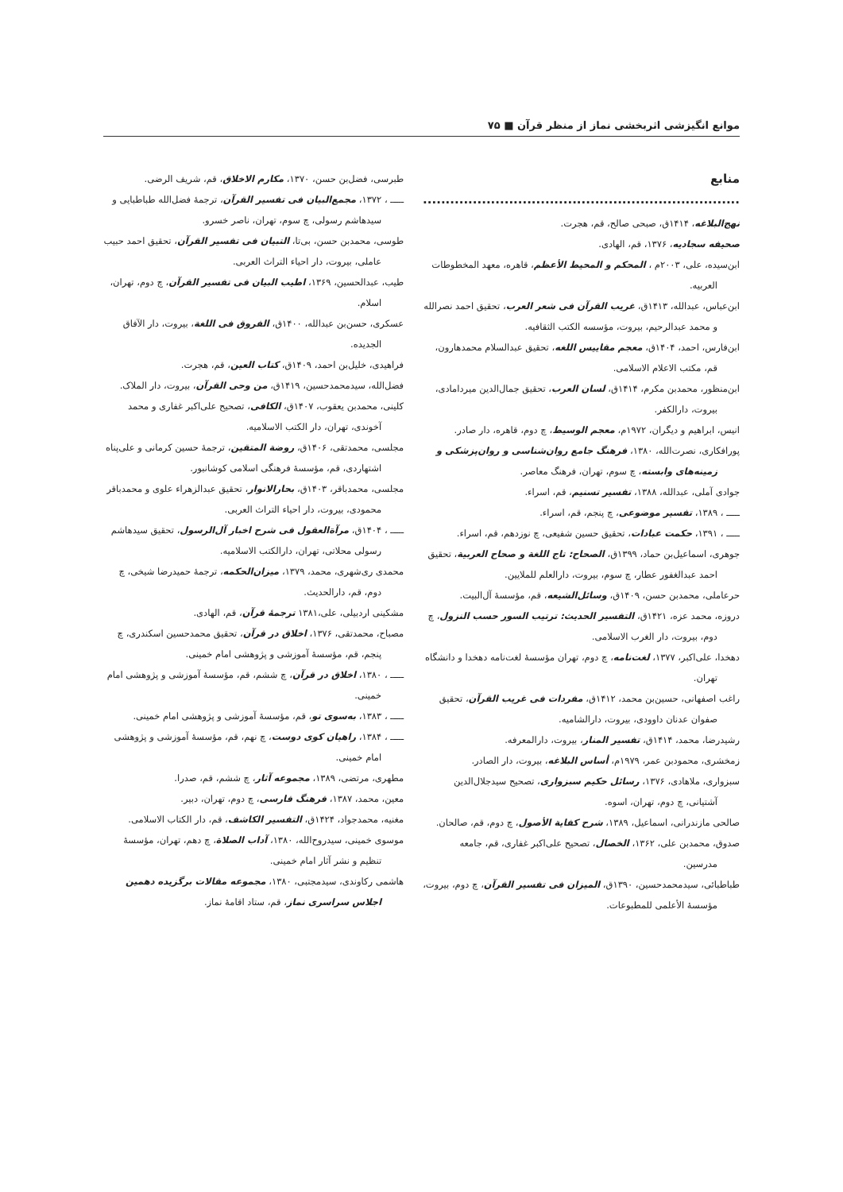موانع انگیزشی اثربخشی نماز از منظر قرآن ■ ۷۵
منابع ......................................................................
نهج‌البلاغه، ۱۴۱۴ق، صبحی صالح، قم، هجرت.
صحیفه سجادیه، ۱۳۷۶، قم، الهادی.
ابن‌سیده، علی، ۲۰۰۳م ، المحکم و المحیط الأعظم، قاهره، معهد المخطوطات العربیه.
ابن‌عباس، عبدالله، ۱۴۱۳ق، غریب القرآن فی شعر العرب، تحقیق احمد نصرالله و محمد عبدالرحیم، بیروت، مؤسسه الکتب الثقافیه.
ابن‌فارس، احمد، ۱۴۰۴ق، معجم مقاییس اللغه، تحقیق عبدالسلام محمدهارون، قم، مکتب الاعلام الاسلامی.
ابن‌منظور، محمدبن مکرم، ۱۴۱۴ق، لسان العرب، تحقیق جمال‌الدین میردامادی، بیروت، دارالکفر.
انیس، ابراهیم و دیگران، ۱۹۷۲م، معجم الوسیط، چ دوم، قاهره، دار صادر.
پورافکاری، نصرت‌الله، ۱۳۸۰، فرهنگ جامع روان‌شناسی و روان‌پزشکی و زمینه‌های وابسته، چ سوم، تهران، فرهنگ معاصر.
جوادی آملی، عبدالله، ۱۳۸۸، تفسیر تسنیم، قم، اسراء.
ـــــ ، ۱۳۸۹، تفسیر موضوعی، چ پنجم، قم، اسراء.
ـــــ ، ۱۳۹۱، حکمت عبادات، تحقیق حسین شفیعی، چ نوزدهم، قم، اسراء.
جوهری، اسماعیل‌بن حماد، ۱۳۹۹ق، الصحاح: تاج اللغة و صحاح العربیة، تحقیق احمد عبدالغفور عطار، چ سوم، بیروت، دارالعلم للملایین.
حرعاملی، محمدبن حسن، ۱۴۰۹ق، وسائل‌الشیعه، قم، مؤسسهٔ آل‌البیت.
دروزه، محمد عزه، ۱۴۲۱ق، التفسیر الحدیث: ترتیب السور حسب النزول، چ دوم، بیروت، دار الغرب الاسلامی.
دهخدا، علی‌اکبر، ۱۳۷۷، لغت‌نامه، چ دوم، تهران مؤسسهٔ لغت‌نامه دهخدا و دانشگاه تهران.
راغب اصفهانی، حسین‌بن محمد، ۱۴۱۲ق، مفردات فی غریب القرآن، تحقیق صفوان عدنان داوودی، بیروت، دارالشامیه.
رشیدرضا، محمد، ۱۴۱۴ق، تفسیر المنار، بیروت، دارالمعرفه.
زمخشری، محمودبن عمر، ۱۹۷۹م، أساس البلاغه، بیروت، دار الصادر.
سبزواری، ملاهادی، ۱۳۷۶، رسائل حکیم سبزواری، تصحیح سیدجلال‌الدین آشتیانی، چ دوم، تهران، اسوه.
صالحی مازندرانی، اسماعیل، ۱۳۸۹، شرح کفایة الأصول، چ دوم، قم، صالحان.
صدوق، محمدبن علی، ۱۳۶۲، الخصال، تصحیح علی‌اکبر غفاری، قم، جامعه مدرسین.
طباطبائی، سیدمحمدحسین، ۱۳۹۰ق، المیزان فی تفسیر القرآن، چ دوم، بیروت، مؤسسهٔ الأعلمی للمطبوعات.
طبرسی، فضل‌بن حسن، ۱۳۷۰، مکارم الاخلاق، قم، شریف الرضی.
ـــــ ، ۱۳۷۲، مجمع‌البیان فی تفسیر القرآن، ترجمهٔ فضل‌الله طباطبایی و سیدهاشم رسولی، چ سوم، تهران، ناصر خسرو.
طوسی، محمدبن حسن، بی‌تا، التبیان فی تفسیر القرآن، تحقیق احمد حبیب عاملی، بیروت، دار احیاء التراث العربی.
طیب، عبدالحسین، ۱۳۶۹، اطیب البیان فی تفسیر القرآن، چ دوم، تهران، اسلام.
عسکری، حسن‌بن عبدالله، ۱۴۰۰ق، الفروق فی اللغة، بیروت، دار الآفاق الجدیده.
فراهیدی، خلیل‌بن احمد، ۱۴۰۹ق، کتاب العین، قم، هجرت.
فضل‌الله، سیدمحمدحسین، ۱۴۱۹ق، من وحی القرآن، بیروت، دار الملاک.
کلینی، محمدبن یعقوب، ۱۴۰۷ق، الکافی، تصحیح علی‌اکبر غفاری و محمد آخوندی، تهران، دار الکتب الاسلامیه.
مجلسی، محمدتقی، ۱۴۰۶ق، روضة المتقین، ترجمهٔ حسین کرمانی و علی‌پناه اشتهاردی، قم، مؤسسهٔ فرهنگی اسلامی کوشانبور.
مجلسی، محمدباقر، ۱۴۰۳ق، بحارالانوار، تحقیق عبدالزهراء علوی و محمدباقر محمودی، بیروت، دار احیاء التراث العربی.
ـــــ ، ۱۴۰۴ق، مرآة‌العقول فی شرح اخبار آل‌الرسول، تحقیق سیدهاشم رسولی محلاتی، تهران، دارالکتب الاسلامیه.
محمدی ری‌شهری، محمد، ۱۳۷۹، میزان‌الحکمه، ترجمهٔ حمیدرضا شیخی، چ دوم، قم، دارالحدیث.
مشکینی اردبیلی، علی،۱۳۸۱ ترجمهٔ قرآن، قم، الهادی.
مصباح، محمدتقی، ۱۳۷۶، اخلاق در قرآن، تحقیق محمدحسین اسکندری، چ پنجم، قم، مؤسسهٔ آموزشی و پژوهشی امام خمینی.
ـــــ ، ۱۳۸۰، اخلاق در قرآن، چ ششم، قم، مؤسسهٔ آموزشی و پژوهشی امام خمینی.
ـــــ ، ۱۳۸۳، به‌سوی تو، قم، مؤسسهٔ آموزشی و پژوهشی امام خمینی.
ـــــ ، ۱۳۸۴، راهیان کوی دوست، چ نهم، قم، مؤسسهٔ آموزشی و پژوهشی امام خمینی.
مطهری، مرتضی، ۱۳۸۹، مجموعه آثار، چ ششم، قم، صدرا.
معین، محمد، ۱۳۸۷، فرهنگ فارسی، چ دوم، تهران، دبیر.
مغنیه، محمدجواد، ۱۴۲۴ق، التفسیر الکاشف، قم، دار الکتاب الاسلامی.
موسوی خمینی، سیدروح‌الله، ۱۳۸۰، آداب الصلاة، چ دهم، تهران، مؤسسهٔ تنظیم و نشر آثار امام خمینی.
هاشمی رکاوندی، سیدمجتبی، ۱۳۸۰، مجموعه مقالات برگزیده دهمین اجلاس سراسری نماز، قم، ستاد اقامهٔ نماز.